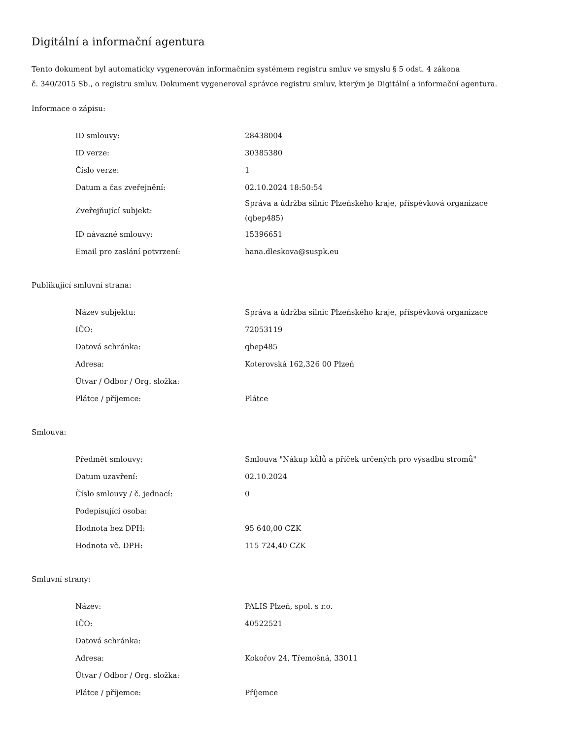Digitální a informační agentura
Tento dokument byl automaticky vygenerován informačním systémem registru smluv ve smyslu § 5 odst. 4 zákona
č. 340/2015 Sb., o registru smluv. Dokument vygeneroval správce registru smluv, kterým je Digitální a informační agentura.
Informace o zápisu:
| ID smlouvy: | 28438004 |
| ID verze: | 30385380 |
| Číslo verze: | 1 |
| Datum a čas zveřejnění: | 02.10.2024 18:50:54 |
| Zveřejňující subjekt: | Správa a údržba silnic Plzeňského kraje, příspěvková organizace (qbep485) |
| ID návazné smlouvy: | 15396651 |
| Email pro zaslání potvrzení: | hana.dleskova@suspk.eu |
Publikující smluvní strana:
| Název subjektu: | Správa a údržba silnic Plzeňského kraje, příspěvková organizace |
| IČO: | 72053119 |
| Datová schránka: | qbep485 |
| Adresa: | Koterovská 162,326 00 Plzeň |
| Útvar / Odbor / Org. složka: | |
| Plátce / příjemce: | Plátce |
Smlouva:
| Předmět smlouvy: | Smlouva "Nákup kůlů a příček určených pro výsadbu stromů" |
| Datum uzavření: | 02.10.2024 |
| Číslo smlouvy / č. jednací: | 0 |
| Podepisující osoba: | |
| Hodnota bez DPH: | 95 640,00 CZK |
| Hodnota vč. DPH: | 115 724,40 CZK |
Smluvní strany:
| Název: | PALIS Plzeň, spol. s r.o. |
| IČO: | 40522521 |
| Datová schránka: | |
| Adresa: | Kokořov 24, Třemošná, 33011 |
| Útvar / Odbor / Org. složka: | |
| Plátce / příjemce: | Příjemce |